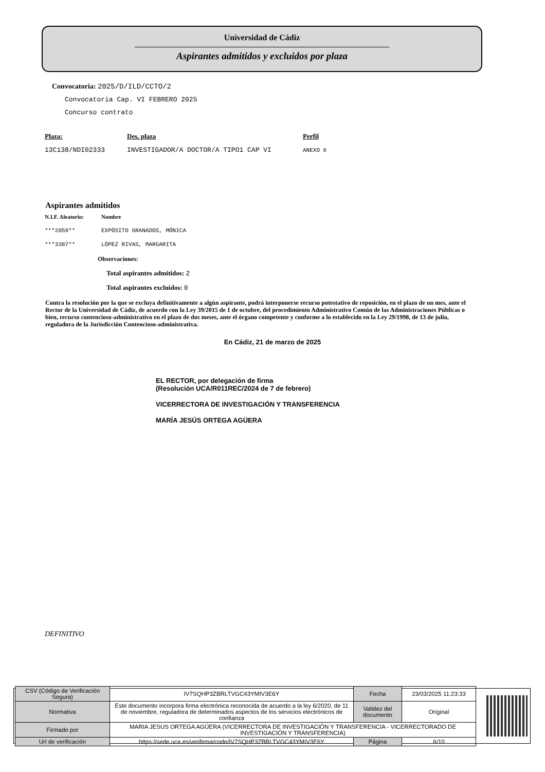Universidad de Cádiz
Aspirantes admitidos y excluidos por plaza
Convocatoria: 2025/D/ILD/CCTO/2
Convocatoria Cap. VI FEBRERO 2025
Concurso contrato
| Plaza: | Des. plaza | Perfil |
| --- | --- | --- |
| 13C138/NDI02333 | INVESTIGADOR/A DOCTOR/A TIPO1 CAP VI | ANEXO 6 |
Aspirantes admitidos
| N.I.F. Aleatorio: | Nombre |
| --- | --- |
| ***2059** | EXPÓSITO GRANADOS, MÓNICA |
| ***3387** | LÓPEZ RIVAS, MARGARITA |
Observaciones:
Total aspirantes admitidos: 2
Total aspirantes excluidos: 0
Contra la resolución por la que se excluya definitivamente a algún aspirante, podrá interponerse recurso potestativo de reposición, en el plazo de un mes, ante el Rector de la Universidad de Cádiz, de acuerdo con la Ley 39/2015 de 1 de octubre, del procedimiento Administrativo Común de las Administraciones Públicas o bien, recurso contencioso-administrativo en el plazo de dos meses, ante el órgano competente y conforme a lo establecido en la Ley 29/1998, de 13 de julio, reguladora de la Jurisdicción Contencioso-administrativa.
En Cádiz, 21 de marzo de 2025
EL RECTOR, por delegación de firma
(Resolución UCA/R011REC/2024 de 7 de febrero)
VICERRECTORA DE INVESTIGACIÓN Y TRANSFERENCIA
MARÍA JESÚS ORTEGA AGÜERA
DEFINITIVO
| CSV (Código de Verificación Segura) | IV7SQHP3ZBRLTVGC43YMIV3E6Y | Fecha | 23/03/2025 11:23:33 |
| Normativa | Este documento incorpora firma electrónica reconocida de acuerdo a la ley 6/2020, de 11 de noviembre, reguladora de determinados aspectos de los servicios electrónicos de confianza | Validez del documento | Original |
| Firmado por | MARIA JESUS ORTEGA AGÜERA (VICERRECTORA DE INVESTIGACIÓN Y TRANSFERENCIA - VICERRECTORADO DE INVESTIGACIÓN Y TRANSFERENCIA) | | |
| Url de verificación | https://sede.uca.es/verifirma/code/IV7SQHP3ZBRLTVGC43YMIV3E6Y | Página | 6/10 |